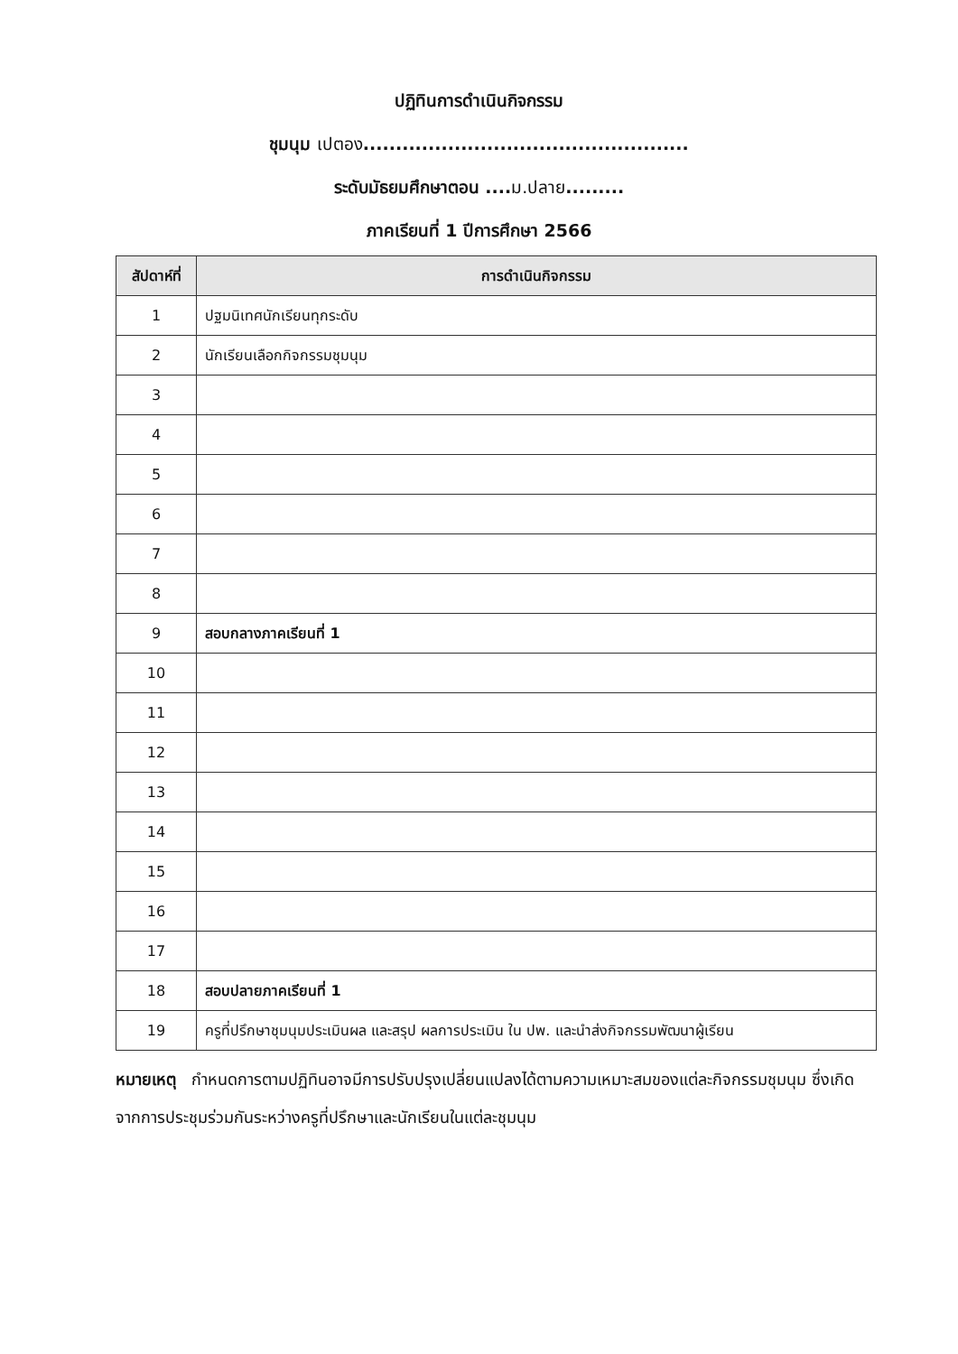ปฏิทินการดำเนินกิจกรรม
ชุมนุม เปตอง..................................................
ระดับมัธยมศึกษาตอน ....ม.ปลาย.........
ภาคเรียนที่ 1 ปีการศึกษา 2566
| สัปดาห์ที่ | การดำเนินกิจกรรม |
| --- | --- |
| 1 | ปฐมนิเทศนักเรียนทุกระดับ |
| 2 | นักเรียนเลือกกิจกรรมชุมนุม |
| 3 | |
| 4 | |
| 5 | |
| 6 | |
| 7 | |
| 8 | |
| 9 | สอบกลางภาคเรียนที่ 1 |
| 10 | |
| 11 | |
| 12 | |
| 13 | |
| 14 | |
| 15 | |
| 16 | |
| 17 | |
| 18 | สอบปลายภาคเรียนที่ 1 |
| 19 | ครูที่ปรึกษาชุมนุมประเมินผล และสรุป ผลการประเมิน ใน ปพ. และนำส่งกิจกรรมพัฒนาผู้เรียน |
หมายเหตุ กำหนดการตามปฏิทินอาจมีการปรับปรุงเปลี่ยนแปลงได้ตามความเหมาะสมของแต่ละกิจกรรมชุมนุม ซึ่งเกิดจากการประชุมร่วมกันระหว่างครูที่ปรึกษาและนักเรียนในแต่ละชุมนุม